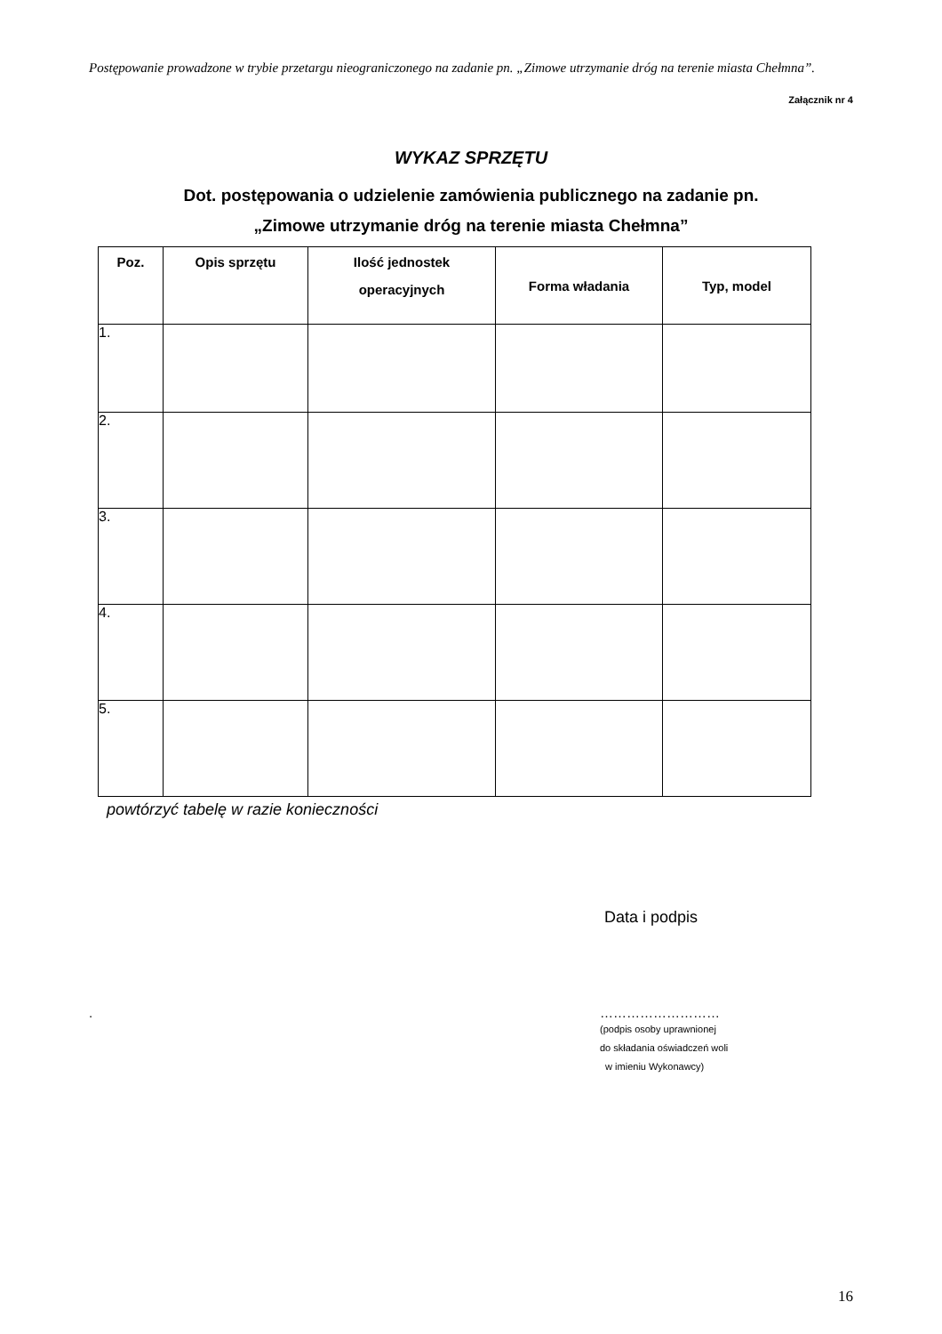Postępowanie prowadzone w trybie przetargu nieograniczonego na zadanie pn. „Zimowe utrzymanie dróg na terenie miasta Chełmna”.
Załącznik nr 4
WYKAZ SPRZĘTU
Dot. postępowania o udzielenie zamówienia publicznego na zadanie pn.
„Zimowe utrzymanie dróg na terenie miasta Chełmna”
| Poz. | Opis sprzętu | Ilość jednostek operacyjnych | Forma władania | Typ, model |
| --- | --- | --- | --- | --- |
| 1. | | | | |
| 2. | | | | |
| 3. | | | | |
| 4. | | | | |
| 5. | | | | |
powtórzyć tabelę w razie konieczności
Data i podpis
. ………………………
(podpis osoby uprawnionej
do składania oświadczeń woli
w imieniu Wykonawcy)
16